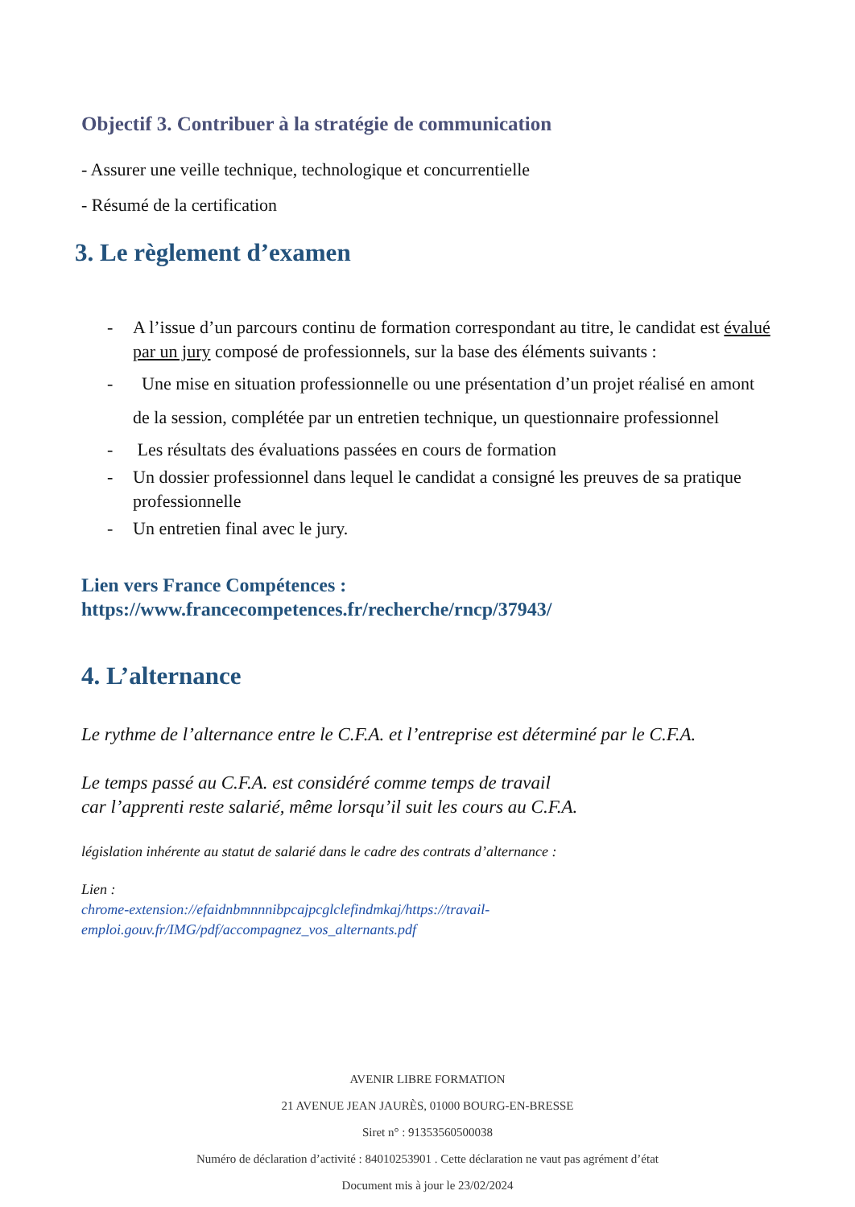Objectif 3. Contribuer à la stratégie de communication
- Assurer une veille technique, technologique et concurrentielle
- Résumé de la certification
3. Le règlement d’examen
- A l’issue d’un parcours continu de formation correspondant au titre, le candidat est évalué par un jury composé de professionnels, sur la base des éléments suivants :
- Une mise en situation professionnelle ou une présentation d’un projet réalisé en amont de la session, complétée par un entretien technique, un questionnaire professionnel
- Les résultats des évaluations passées en cours de formation
- Un dossier professionnel dans lequel le candidat a consigné les preuves de sa pratique professionnelle
- Un entretien final avec le jury.
Lien vers France Compétences :
https://www.francecompetences.fr/recherche/rncp/37943/
4. L’alternance
Le rythme de l’alternance entre le C.F.A. et l’entreprise est déterminé par le C.F.A.
Le temps passé au C.F.A. est considéré comme temps de travail
car l’apprenti reste salarié, même lorsqu’il suit les cours au C.F.A.
législation inhérente au statut de salarié dans le cadre des contrats d’alternance :
Lien :
chrome-extension://efaidnbmnnnibpcajpcglclefindmkaj/https://travail-emploi.gouv.fr/IMG/pdf/accompagnez_vos_alternants.pdf
AVENIR LIBRE FORMATION
21 AVENUE JEAN JAURÈS, 01000 BOURG-EN-BRESSE
Siret n° : 91353560500038
Numéro de déclaration d’activité : 84010253901 . Cette déclaration ne vaut pas agrément d’état
Document mis à jour le 23/02/2024